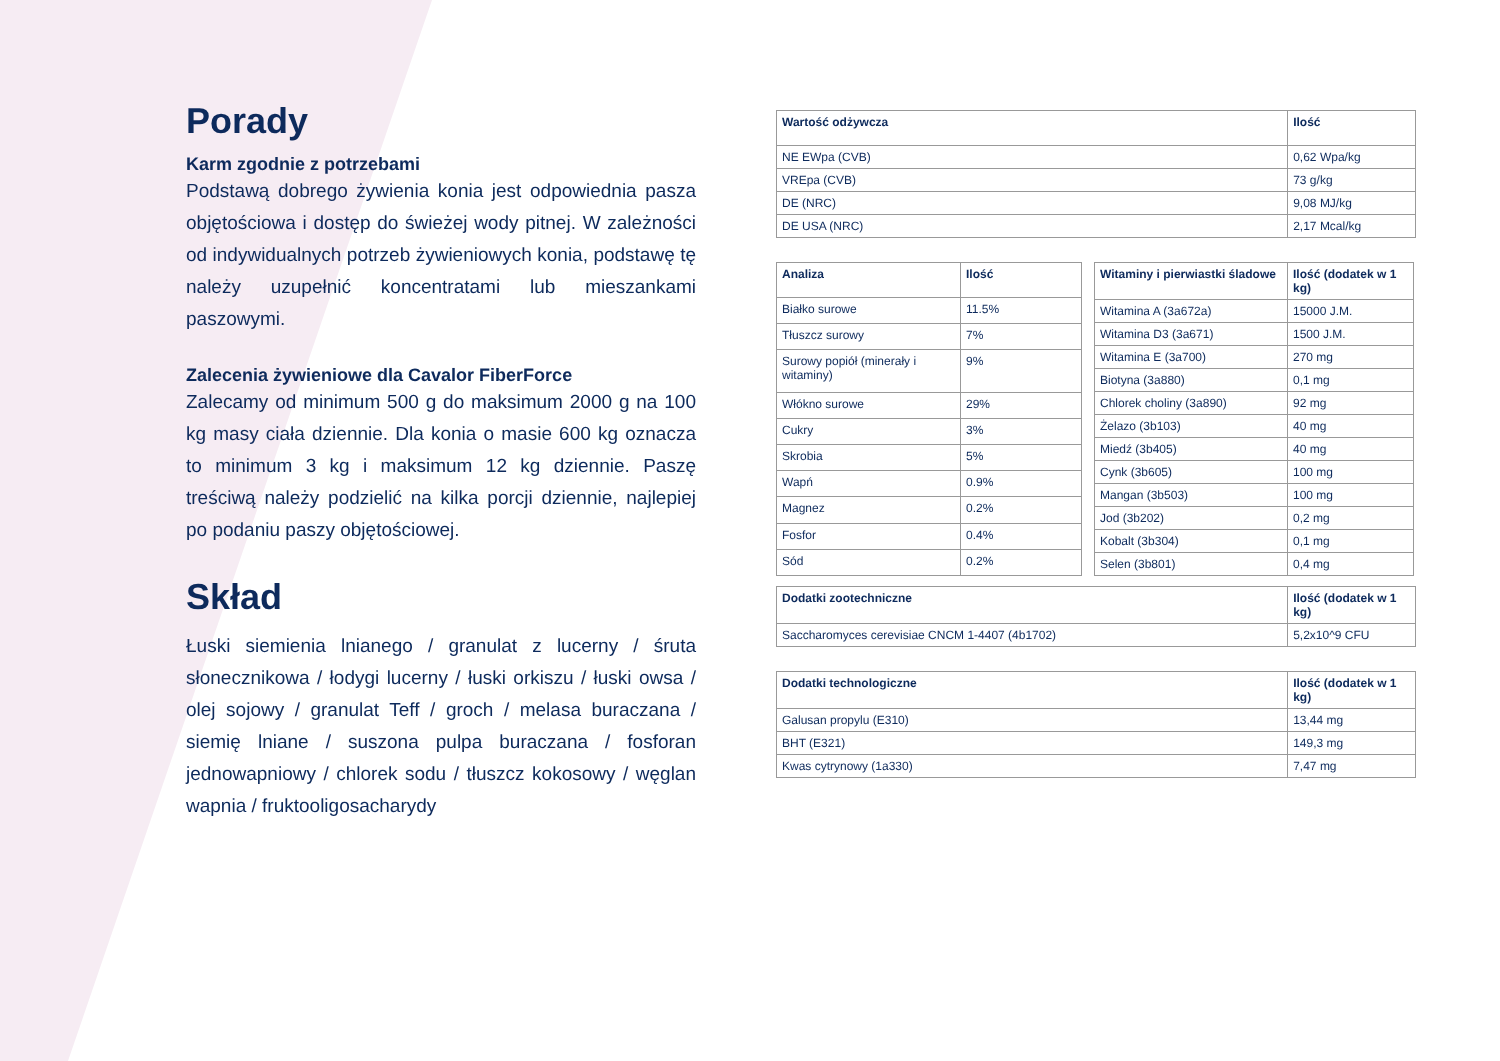Porady
Karm zgodnie z potrzebami
Podstawą dobrego żywienia konia jest odpowiednia pasza objętościowa i dostęp do świeżej wody pitnej. W zależności od indywidualnych potrzeb żywieniowych konia, podstawę tę należy uzupełnić koncentratami lub mieszankami paszowymi.
Zalecenia żywieniowe dla Cavalor FiberForce
Zalecamy od minimum 500 g do maksimum 2000 g na 100 kg masy ciała dziennie. Dla konia o masie 600 kg oznacza to minimum 3 kg i maksimum 12 kg dziennie. Paszę treściwą należy podzielić na kilka porcji dziennie, najlepiej po podaniu paszy objętościowej.
Skład
Łuski siemienia lnianego / granulat z lucerny / śruta słonecznikowa / łodygi lucerny / łuski orkiszu / łuski owsa / olej sojowy / granulat Teff / groch / melasa buraczana / siemię lniane / suszona pulpa buraczana / fosforan jednowapniowy / chlorek sodu / tłuszcz kokosowy / węglan wapnia / fruktooligosacharydy
| Wartość odżywcza | Ilość |
| --- | --- |
| NE EWpa (CVB) | 0,62 Wpa/kg |
| VREpa (CVB) | 73 g/kg |
| DE (NRC) | 9,08 MJ/kg |
| DE USA (NRC) | 2,17 Mcal/kg |
| Analiza | Ilość |
| --- | --- |
| Białko surowe | 11.5% |
| Tłuszcz surowy | 7% |
| Surowy popiół (minerały i witaminy) | 9% |
| Włókno surowe | 29% |
| Cukry | 3% |
| Skrobia | 5% |
| Wapń | 0.9% |
| Magnez | 0.2% |
| Fosfor | 0.4% |
| Sód | 0.2% |
| Witaminy i pierwiastki śladowe | Ilość (dodatek w 1 kg) |
| --- | --- |
| Witamina A (3a672a) | 15000 J.M. |
| Witamina D3 (3a671) | 1500 J.M. |
| Witamina E (3a700) | 270 mg |
| Biotyna (3a880) | 0,1 mg |
| Chlorek choliny (3a890) | 92 mg |
| Żelazo (3b103) | 40 mg |
| Miedź (3b405) | 40 mg |
| Cynk (3b605) | 100 mg |
| Mangan (3b503) | 100 mg |
| Jod (3b202) | 0,2 mg |
| Kobalt (3b304) | 0,1 mg |
| Selen (3b801) | 0,4 mg |
| Dodatki zootechniczne | Ilość (dodatek w 1 kg) |
| --- | --- |
| Saccharomyces cerevisiae CNCM 1-4407 (4b1702) | 5,2x10^9 CFU |
| Dodatki technologiczne | Ilość (dodatek w 1 kg) |
| --- | --- |
| Galusan propylu (E310) | 13,44 mg |
| BHT (E321) | 149,3 mg |
| Kwas cytrynowy (1a330) | 7,47 mg |